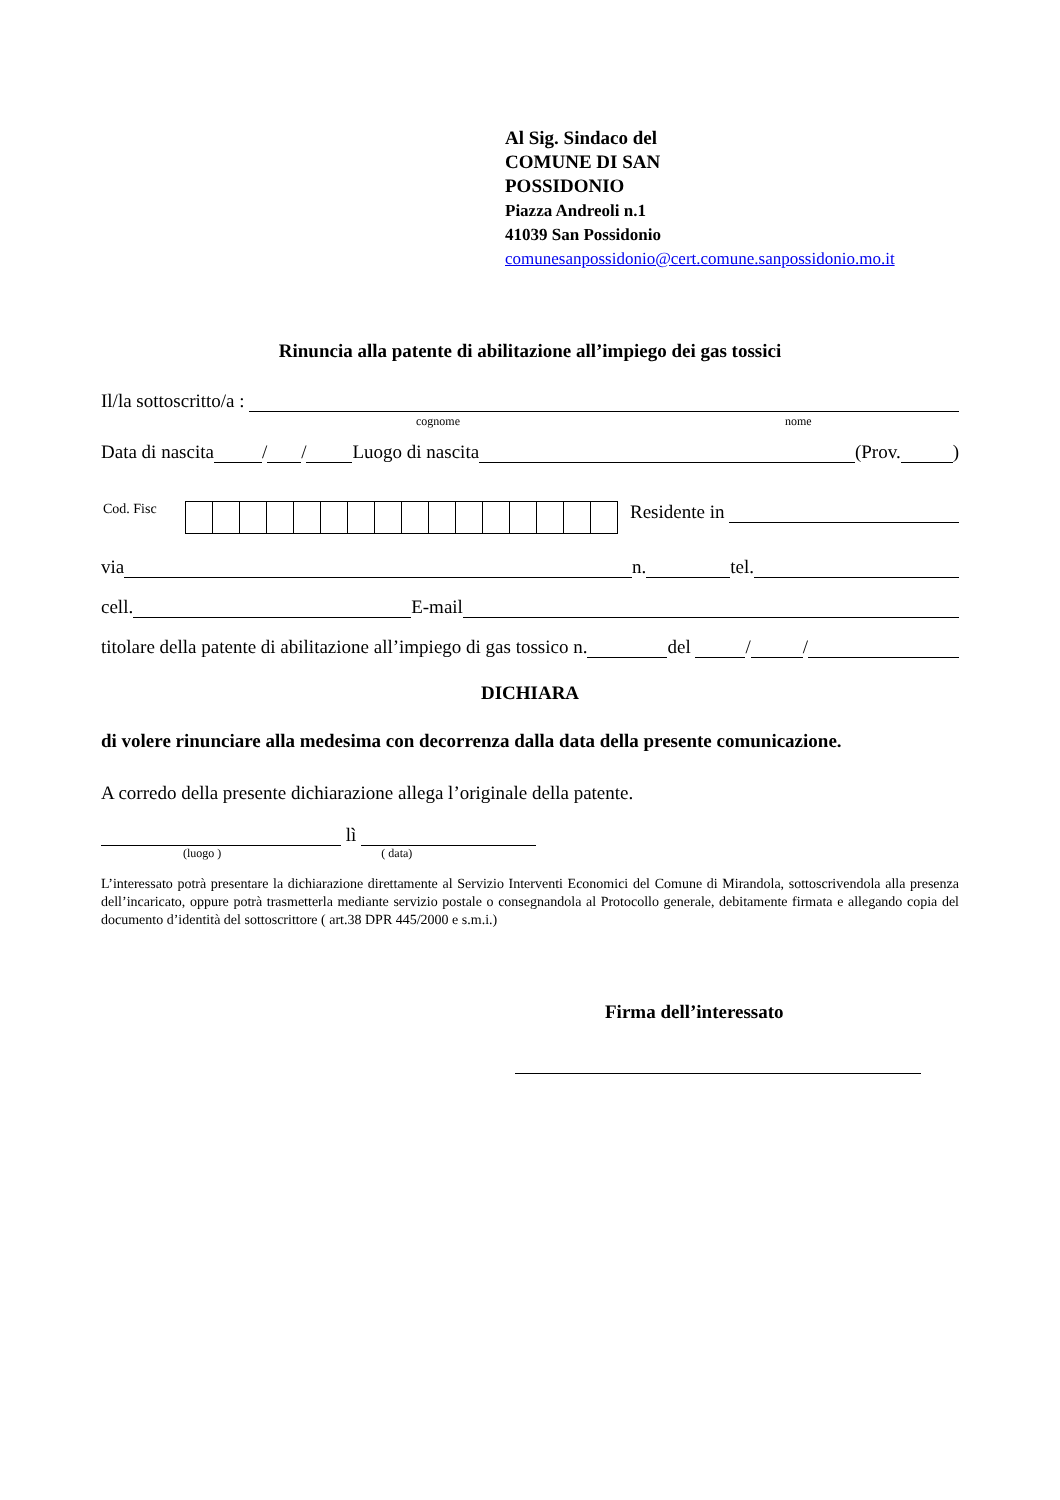Al Sig. Sindaco del
COMUNE DI SAN
POSSIDONIO
Piazza Andreoli n.1
41039 San Possidonio
comunesanpossidonio@cert.comune.sanpossidonio.mo.it
Rinuncia alla patente di abilitazione all’impiego dei gas tossici
Il/la sottoscritto/a :
cognome nome
Data di nascita / / Luogo di nascita (Prov. )
Cod. Fisc
Residente in
via n. tel.
cell. E-mail
titolare della patente di abilitazione all’impiego di gas tossico n. del / /
DICHIARA
di volere rinunciare alla medesima con decorrenza dalla data della presente comunicazione.
A corredo della presente dichiarazione allega l’originale della patente.
lì
(luogo ) ( data)
L’interessato potrà presentare la dichiarazione direttamente al Servizio Interventi Economici del Comune di Mirandola, sottoscrivendola alla presenza dell’incaricato, oppure potrà trasmetterla mediante servizio postale o consegnandola al Protocollo generale, debitamente firmata e allegando copia del documento d’identità del sottoscrittore ( art.38 DPR 445/2000 e s.m.i.)
Firma dell’interessato